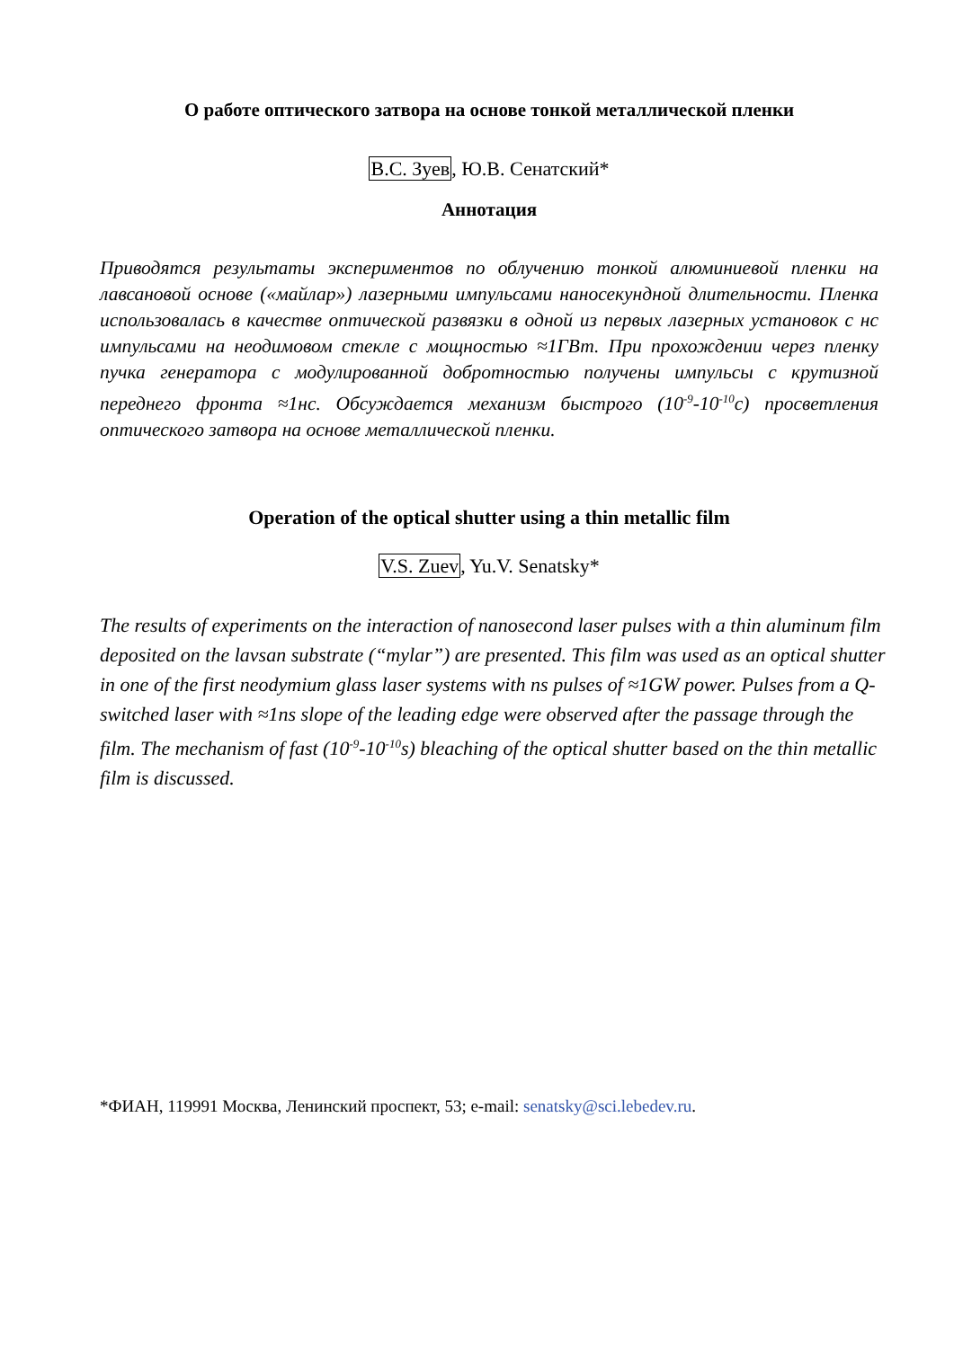О работе оптического затвора на основе тонкой металлической пленки
В.С. Зуев, Ю.В. Сенатский*
Аннотация
Приводятся результаты экспериментов по облучению тонкой алюминиевой пленки на лавсановой основе («майлар») лазерными импульсами наносекундной длительности. Пленка использовалась в качестве оптической развязки в одной из первых лазерных установок с нс импульсами на неодимовом стекле с мощностью ≈1ГВт. При прохождении через пленку пучка генератора с модулированной добротностью получены импульсы с крутизной переднего фронта ≈1нс. Обсуждается механизм быстрого (10<sup>-9</sup>-10<sup>-10</sup>с) просветления оптического затвора на основе металлической пленки.
Operation of the optical shutter using a thin metallic film
V.S. Zuev, Yu.V. Senatsky*
The results of experiments on the interaction of nanosecond laser pulses with a thin aluminum film deposited on the lavsan substrate (“mylar”) are presented. This film was used as an optical shutter in one of the first neodymium glass laser systems with ns pulses of ≈1GW power. Pulses from a Q-switched laser with ≈1ns slope of the leading edge were observed after the passage through the film. The mechanism of fast (10<sup>-9</sup>-10<sup>-10</sup>s) bleaching of the optical shutter based on the thin metallic film is discussed.
*ФИАН, 119991 Москва, Ленинский проспект, 53; e-mail: senatsky@sci.lebedev.ru.